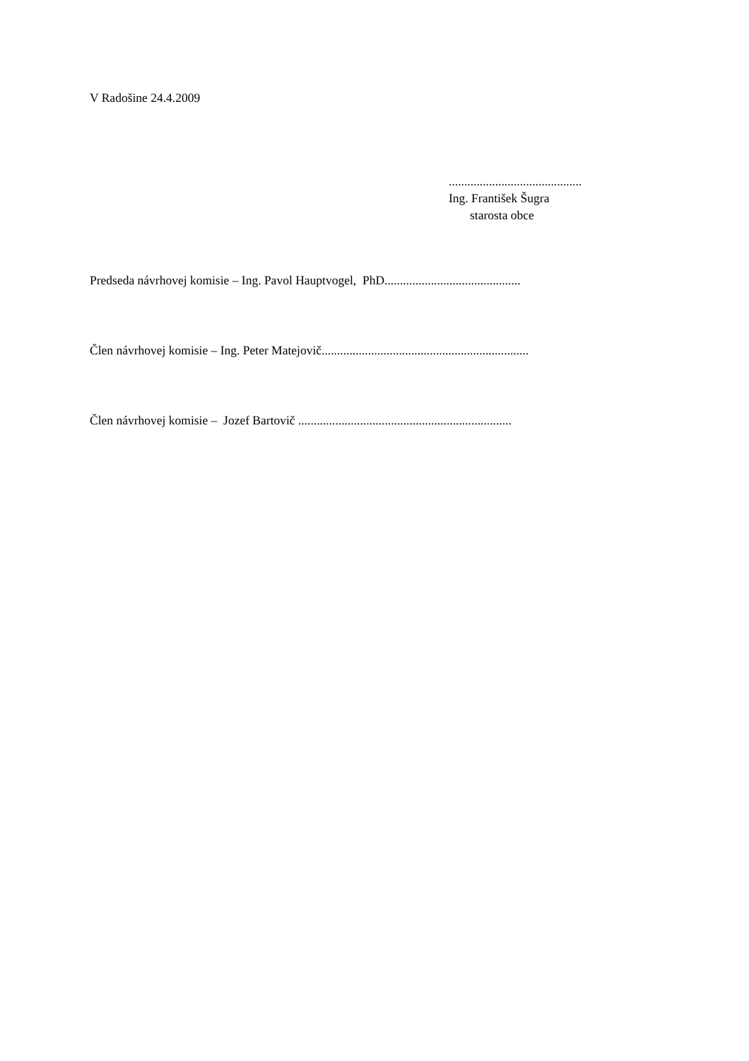V Radošine 24.4.2009
...........................................
Ing. František Šugra
starosta obce
Predseda návrhovej komisie – Ing. Pavol Hauptvogel, PhD............................................
Člen návrhovej komisie – Ing. Peter Matejovič...................................................................
Člen návrhovej komisie – Jozef Bartovič .....................................................................